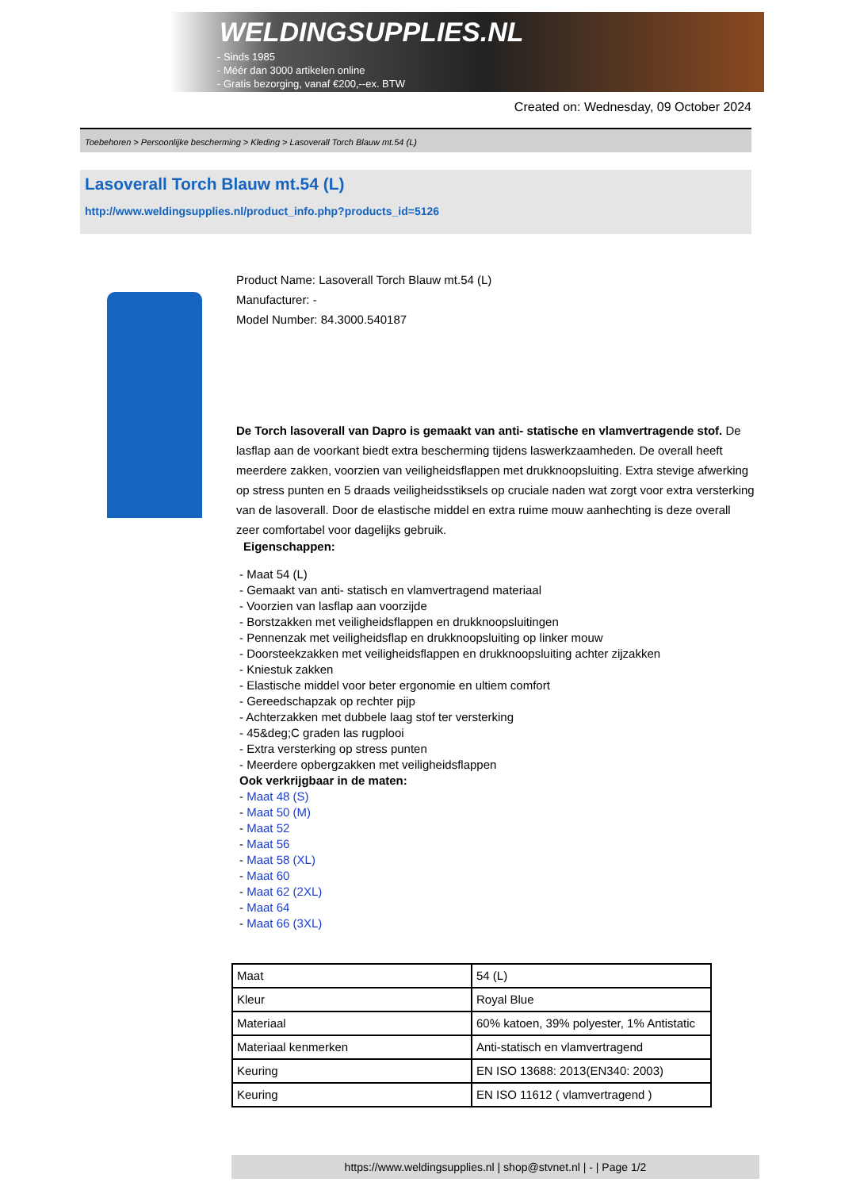WELDINGSUPPLIES.NL
- Sinds 1985
- Méér dan 3000 artikelen online
- Gratis bezorging, vanaf €200,--ex. BTW
Created on: Wednesday, 09 October 2024
Toebehoren > Persoonlijke bescherming > Kleding > Lasoverall Torch Blauw mt.54 (L)
Lasoverall Torch Blauw mt.54 (L)
http://www.weldingsupplies.nl/product_info.php?products_id=5126
Product Name: Lasoverall Torch Blauw mt.54 (L)
Manufacturer: -
Model Number: 84.3000.540187
De Torch lasoverall van Dapro is gemaakt van anti- statische en vlamvertragende stof. De lasflap aan de voorkant biedt extra bescherming tijdens laswerkzaamheden. De overall heeft meerdere zakken, voorzien van veiligheidsflappen met drukknoopsluiting. Extra stevige afwerking op stress punten en 5 draads veiligheidsstiksels op cruciale naden wat zorgt voor extra versterking van de lasoverall. Door de elastische middel en extra ruime mouw aanhechting is deze overall zeer comfortabel voor dagelijks gebruik.
Eigenschappen:
- Maat 54 (L)
- Gemaakt van anti- statisch en vlamvertragend materiaal
- Voorzien van lasflap aan voorzijde
- Borstzakken met veiligheidsflappen en drukknoopsluitingen
- Pennenzak met veiligheidsflap en drukknoopsluiting op linker mouw
- Doorsteekzakken met veiligheidsflappen en drukknoopsluiting achter zijzakken
- Kniestuk zakken
- Elastische middel voor beter ergonomie en ultiem comfort
- Gereedschapzak op rechter pijp
- Achterzakken met dubbele laag stof ter versterking
- 45&deg;C graden las rugplooi
- Extra versterking op stress punten
- Meerdere opbergzakken met veiligheidsflappen
Ook verkrijgbaar in de maten:
- Maat 48 (S)
- Maat 50 (M)
- Maat 52
- Maat 56
- Maat 58 (XL)
- Maat 60
- Maat 62 (2XL)
- Maat 64
- Maat 66 (3XL)
| Maat | 54 (L) |
| Kleur | Royal Blue |
| Materiaal | 60% katoen, 39% polyester, 1% Antistatic |
| Materiaal kenmerken | Anti-statisch en vlamvertragend |
| Keuring | EN ISO 13688: 2013(EN340: 2003) |
| Keuring | EN ISO 11612 ( vlamvertragend ) |
https://www.weldingsupplies.nl | shop@stvnet.nl | - | Page 1/2